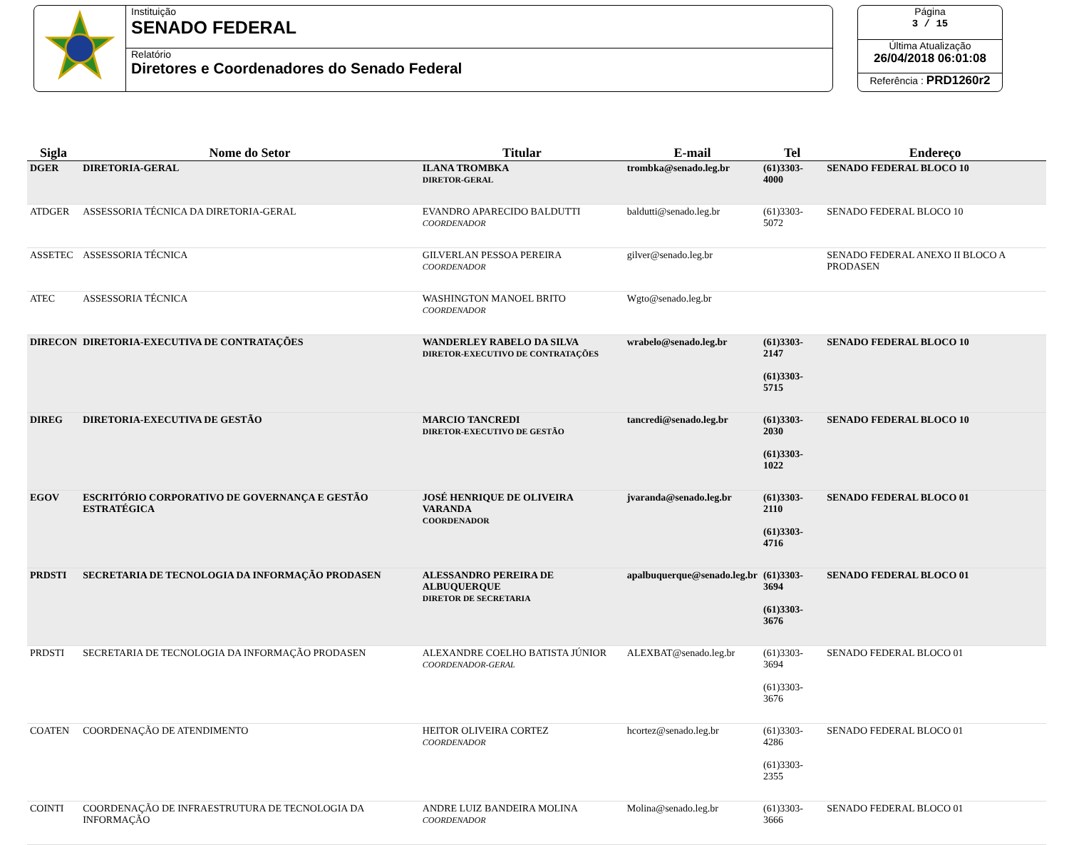Instituição
SENADO FEDERAL
Relatório
Diretores e Coordenadores do Senado Federal
Página
3 / 15
Última Atualização
26/04/2018 06:01:08
Referência : PRD1260r2
| Sigla | Nome do Setor | Titular | E-mail | Tel | Endereço |
| --- | --- | --- | --- | --- | --- |
| DGER | DIRETORIA-GERAL | ILANA TROMBKA DIRETOR-GERAL | trombka@senado.leg.br | (61)3303-4000 | SENADO FEDERAL BLOCO 10 |
| ATDGER | ASSESSORIA TÉCNICA DA DIRETORIA-GERAL | EVANDRO APARECIDO BALDUTTI COORDENADOR | baldutti@senado.leg.br | (61)3303-5072 | SENADO FEDERAL BLOCO 10 |
| ASSETEC | ASSESSORIA TÉCNICA | GILVERLAN PESSOA PEREIRA COORDENADOR | gilver@senado.leg.br | | SENADO FEDERAL ANEXO II BLOCO A PRODASEN |
| ATEC | ASSESSORIA TÉCNICA | WASHINGTON MANOEL BRITO COORDENADOR | Wgto@senado.leg.br | | |
| DIRECON | DIRETORIA-EXECUTIVA DE CONTRATAÇÕES | WANDERLEY RABELO DA SILVA DIRETOR-EXECUTIVO DE CONTRATAÇÕES | wrabelo@senado.leg.br | (61)3303-2147 (61)3303-5715 | SENADO FEDERAL BLOCO 10 |
| DIREG | DIRETORIA-EXECUTIVA DE GESTÃO | MARCIO TANCREDI DIRETOR-EXECUTIVO DE GESTÃO | tancredi@senado.leg.br | (61)3303-2030 (61)3303-1022 | SENADO FEDERAL BLOCO 10 |
| EGOV | ESCRITÓRIO CORPORATIVO DE GOVERNANÇA E GESTÃO ESTRATÉGICA | JOSÉ HENRIQUE DE OLIVEIRA VARANDA COORDENADOR | jvaranda@senado.leg.br | (61)3303-2110 (61)3303-4716 | SENADO FEDERAL BLOCO 01 |
| PRDSTI | SECRETARIA DE TECNOLOGIA DA INFORMAÇÃO PRODASEN | ALESSANDRO PEREIRA DE ALBUQUERQUE DIRETOR DE SECRETARIA | apalbuquerque@senado.leg.br | (61)3303-3694 (61)3303-3676 | SENADO FEDERAL BLOCO 01 |
| PRDSTI | SECRETARIA DE TECNOLOGIA DA INFORMAÇÃO PRODASEN | ALEXANDRE COELHO BATISTA JÚNIOR COORDENADOR-GERAL | ALEXBAT@senado.leg.br | (61)3303-3694 (61)3303-3676 | SENADO FEDERAL BLOCO 01 |
| COATEN | COORDENAÇÃO DE ATENDIMENTO | HEITOR OLIVEIRA CORTEZ COORDENADOR | hcortez@senado.leg.br | (61)3303-4286 (61)3303-2355 | SENADO FEDERAL BLOCO 01 |
| COINTI | COORDENAÇÃO DE INFRAESTRUTURA DE TECNOLOGIA DA INFORMAÇÃO | ANDRE LUIZ BANDEIRA MOLINA COORDENADOR | Molina@senado.leg.br | (61)3303-3666 | SENADO FEDERAL BLOCO 01 |